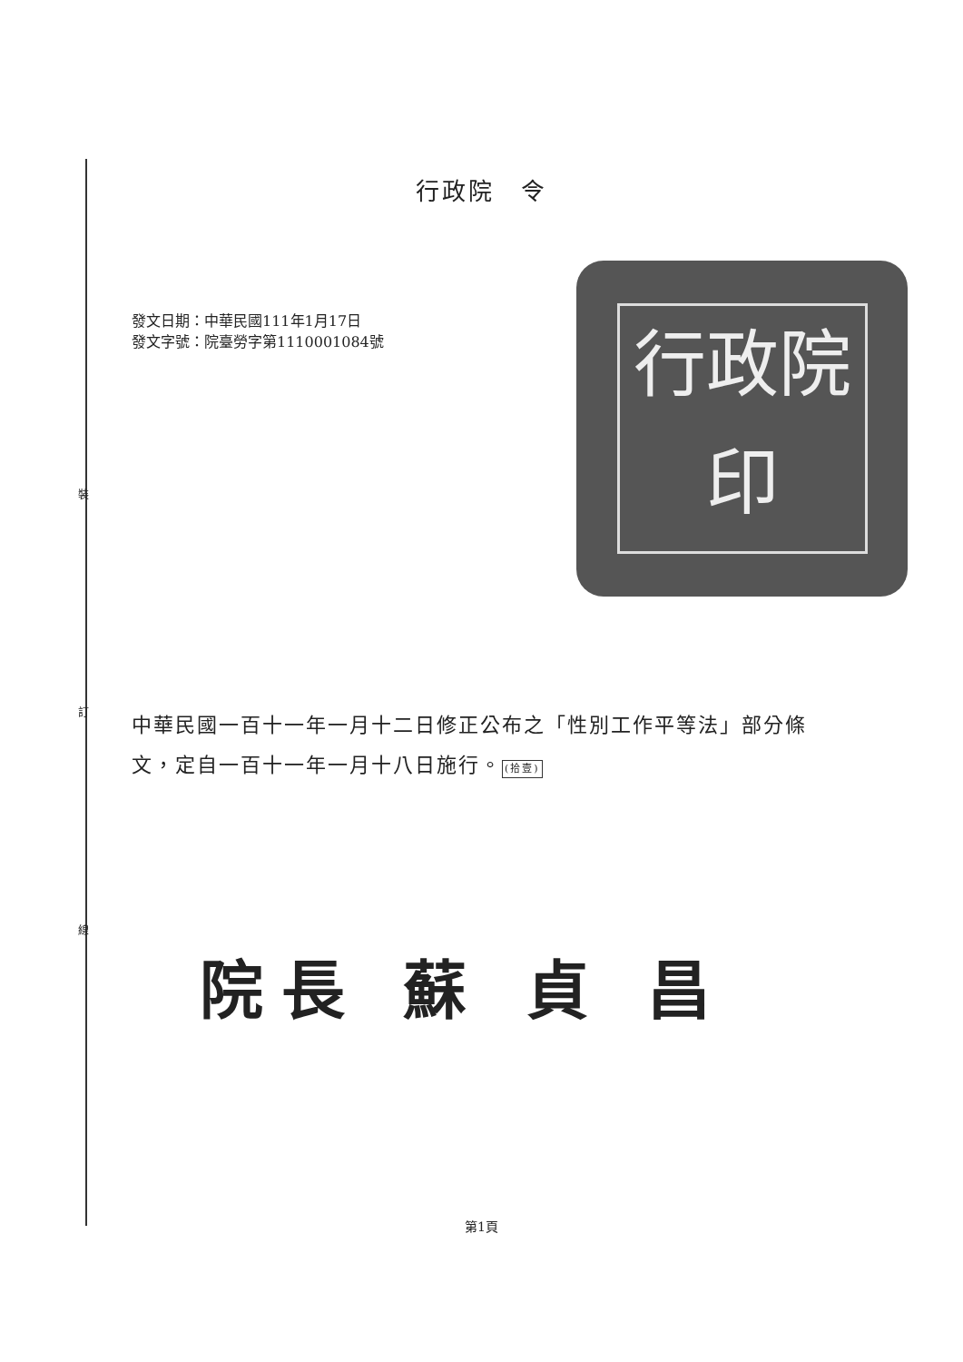裝
訂
線
行政院　令
發文日期：中華民國111年1月17日
發文字號：院臺勞字第1110001084號
行政院印
中華民國一百十一年一月十二日修正公布之「性別工作平等法」部分條文，定自一百十一年一月十八日施行。(拾壹)
院長 蘇 貞 昌
第1頁